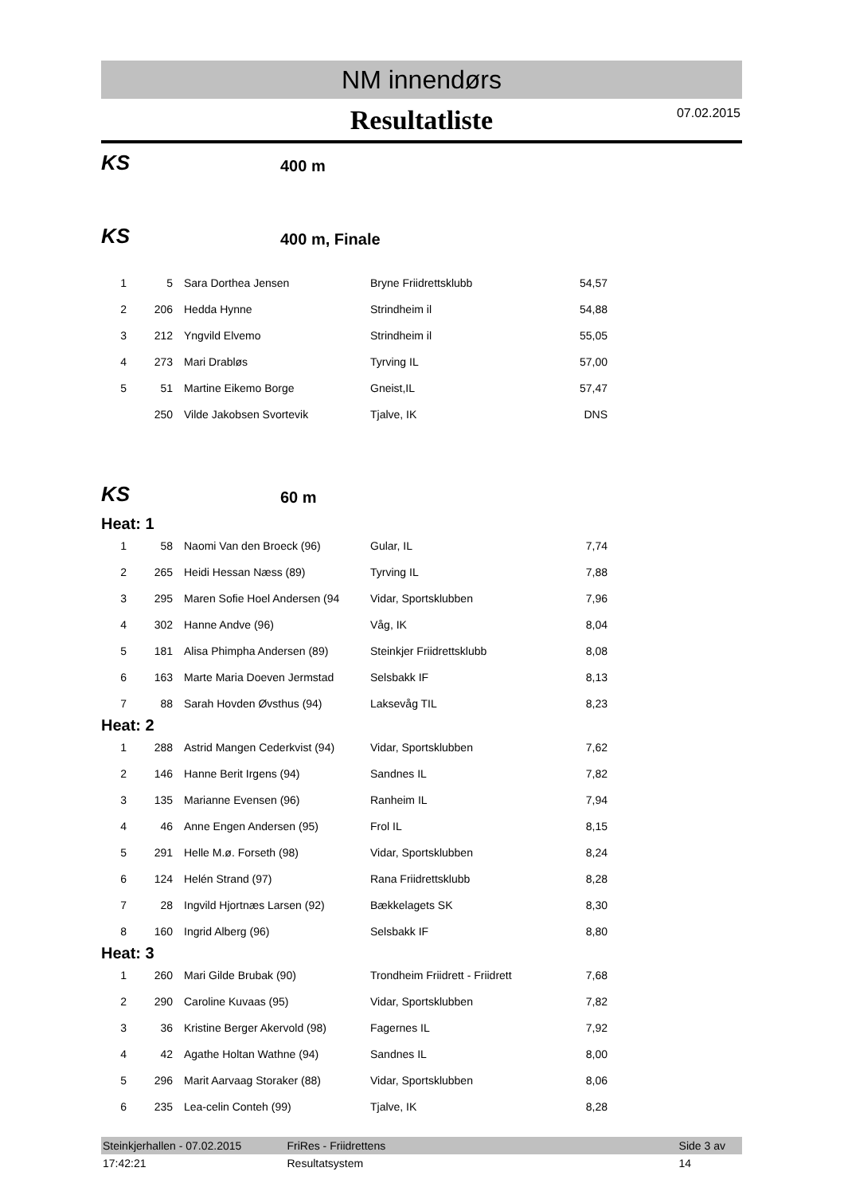NM innendørs
Resultatliste 07.02.2015
KS
400 m
KS
400 m, Finale
| 1 | 5 | Sara Dorthea Jensen | Bryne Friidrettsklubb | 54,57 |
| 2 | 206 | Hedda Hynne | Strindheim il | 54,88 |
| 3 | 212 | Yngvild Elvemo | Strindheim il | 55,05 |
| 4 | 273 | Mari Drabløs | Tyrving IL | 57,00 |
| 5 | 51 | Martine Eikemo Borge | Gneist,IL | 57,47 |
| | 250 | Vilde Jakobsen Svortevik | Tjalve, IK | DNS |
KS
60 m
Heat: 1
| 1 | 58 | Naomi Van den Broeck (96) | Gular, IL | 7,74 |
| 2 | 265 | Heidi Hessan Næss (89) | Tyrving IL | 7,88 |
| 3 | 295 | Maren Sofie Hoel Andersen (94 | Vidar, Sportsklubben | 7,96 |
| 4 | 302 | Hanne Andve (96) | Våg, IK | 8,04 |
| 5 | 181 | Alisa Phimpha Andersen (89) | Steinkjer Friidrettsklubb | 8,08 |
| 6 | 163 | Marte Maria Doeven Jermstad | Selsbakk IF | 8,13 |
| 7 | 88 | Sarah Hovden Øvsthus (94) | Laksevåg TIL | 8,23 |
Heat: 2
| 1 | 288 | Astrid Mangen Cederkvist (94) | Vidar, Sportsklubben | 7,62 |
| 2 | 146 | Hanne Berit Irgens (94) | Sandnes IL | 7,82 |
| 3 | 135 | Marianne Evensen (96) | Ranheim IL | 7,94 |
| 4 | 46 | Anne Engen Andersen (95) | Frol IL | 8,15 |
| 5 | 291 | Helle M.ø. Forseth (98) | Vidar, Sportsklubben | 8,24 |
| 6 | 124 | Helén Strand (97) | Rana Friidrettsklubb | 8,28 |
| 7 | 28 | Ingvild Hjortnæs Larsen (92) | Bækkelagets SK | 8,30 |
| 8 | 160 | Ingrid Alberg (96) | Selsbakk IF | 8,80 |
Heat: 3
| 1 | 260 | Mari Gilde Brubak (90) | Trondheim Friidrett - Friidrett | 7,68 |
| 2 | 290 | Caroline Kuvaas (95) | Vidar, Sportsklubben | 7,82 |
| 3 | 36 | Kristine Berger Akervold (98) | Fagernes IL | 7,92 |
| 4 | 42 | Agathe Holtan Wathne (94) | Sandnes IL | 8,00 |
| 5 | 296 | Marit Aarvaag Storaker (88) | Vidar, Sportsklubben | 8,06 |
| 6 | 235 | Lea-celin Conteh (99) | Tjalve, IK | 8,28 |
Steinkjerhallen - 07.02.2015 17:42:21 FriRes - Friidrettens Resultatsystem Side 3 av 14